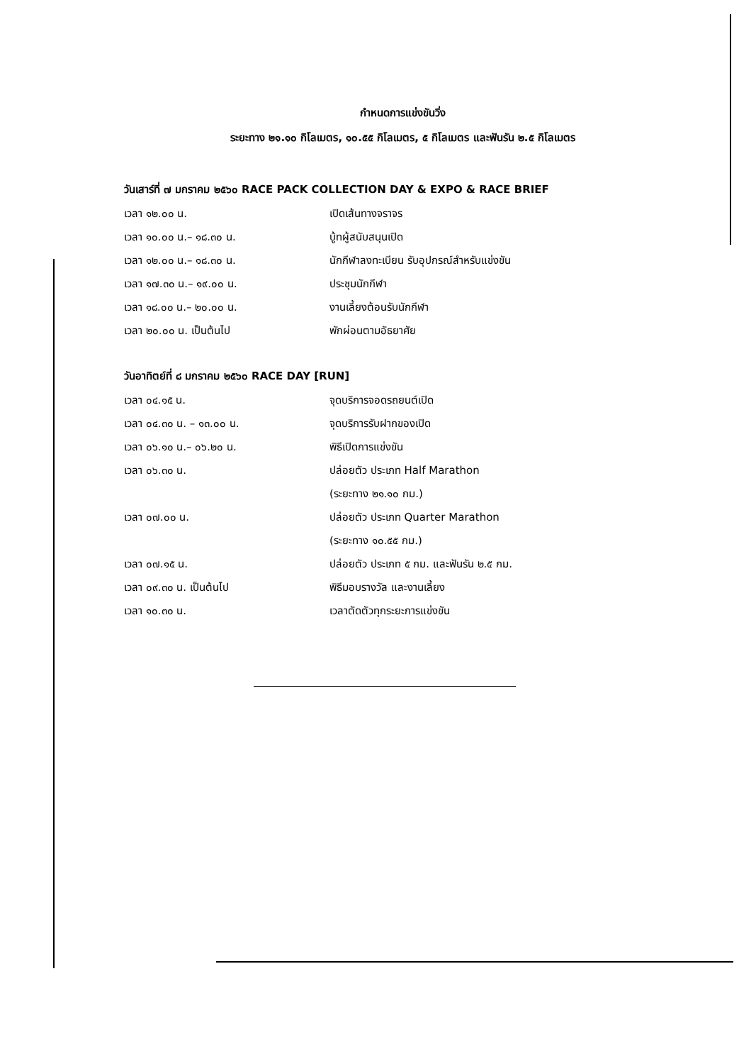กำหนดการแข่งขันวิ่ง
ระยะทาง ๒๑.๑๐ กิโลเมตร, ๑๐.๕๕ กิโลเมตร, ๕ กิโลเมตร และฟันรัน ๒.๕ กิโลเมตร
วันเสาร์ที่ ๗ มกราคม ๒๕๖๐ RACE PACK COLLECTION DAY & EXPO & RACE BRIEF
| เวลา ๑๒.๐๐ น. | เปิดเส้นทางจราจร |
| เวลา ๑๐.๐๐ น.– ๑๘.๓๐ น. | บู้ทผู้สนับสนุนเปิด |
| เวลา ๑๒.๐๐ น.– ๑๘.๓๐ น. | นักกีฬาลงทะเบียน รับอุปกรณ์สำหรับแข่งขัน |
| เวลา ๑๗.๓๐ น.– ๑๙.๐๐ น. | ประชุมนักกีฬา |
| เวลา ๑๘.๐๐ น.– ๒๐.๐๐ น. | งานเลี้ยงต้อนรับนักกีฬา |
| เวลา ๒๐.๐๐ น. เป็นต้นไป | พักผ่อนตามอัธยาศัย |
วันอาทิตย์ที่ ๘ มกราคม ๒๕๖๐ RACE DAY [RUN]
| เวลา ๐๔.๑๕ น. | จุดบริการจอดรถยนต์เปิด |
| เวลา ๐๔.๓๐ น. – ๑๓.๐๐ น. | จุดบริการรับฝากของเปิด |
| เวลา ๐๖.๑๐ น.– ๐๖.๒๐ น. | พิธีเปิดการแข่งขัน |
| เวลา ๐๖.๓๐ น. | ปล่อยตัว ประเภท Half Marathon |
| | (ระยะทาง ๒๑.๑๐ กม.) |
| เวลา ๐๗.๐๐ น. | ปล่อยตัว ประเภท Quarter Marathon |
| | (ระยะทาง ๑๐.๕๕ กม.) |
| เวลา ๐๗.๑๕ น. | ปล่อยตัว ประเภท ๕ กม. และฟันรัน ๒.๕ กม. |
| เวลา ๐๙.๓๐ น. เป็นต้นไป | พิธีมอบรางวัล และงานเลี้ยง |
| เวลา ๑๐.๓๐ น. | เวลาตัดตัวทุกระยะการแข่งขัน |